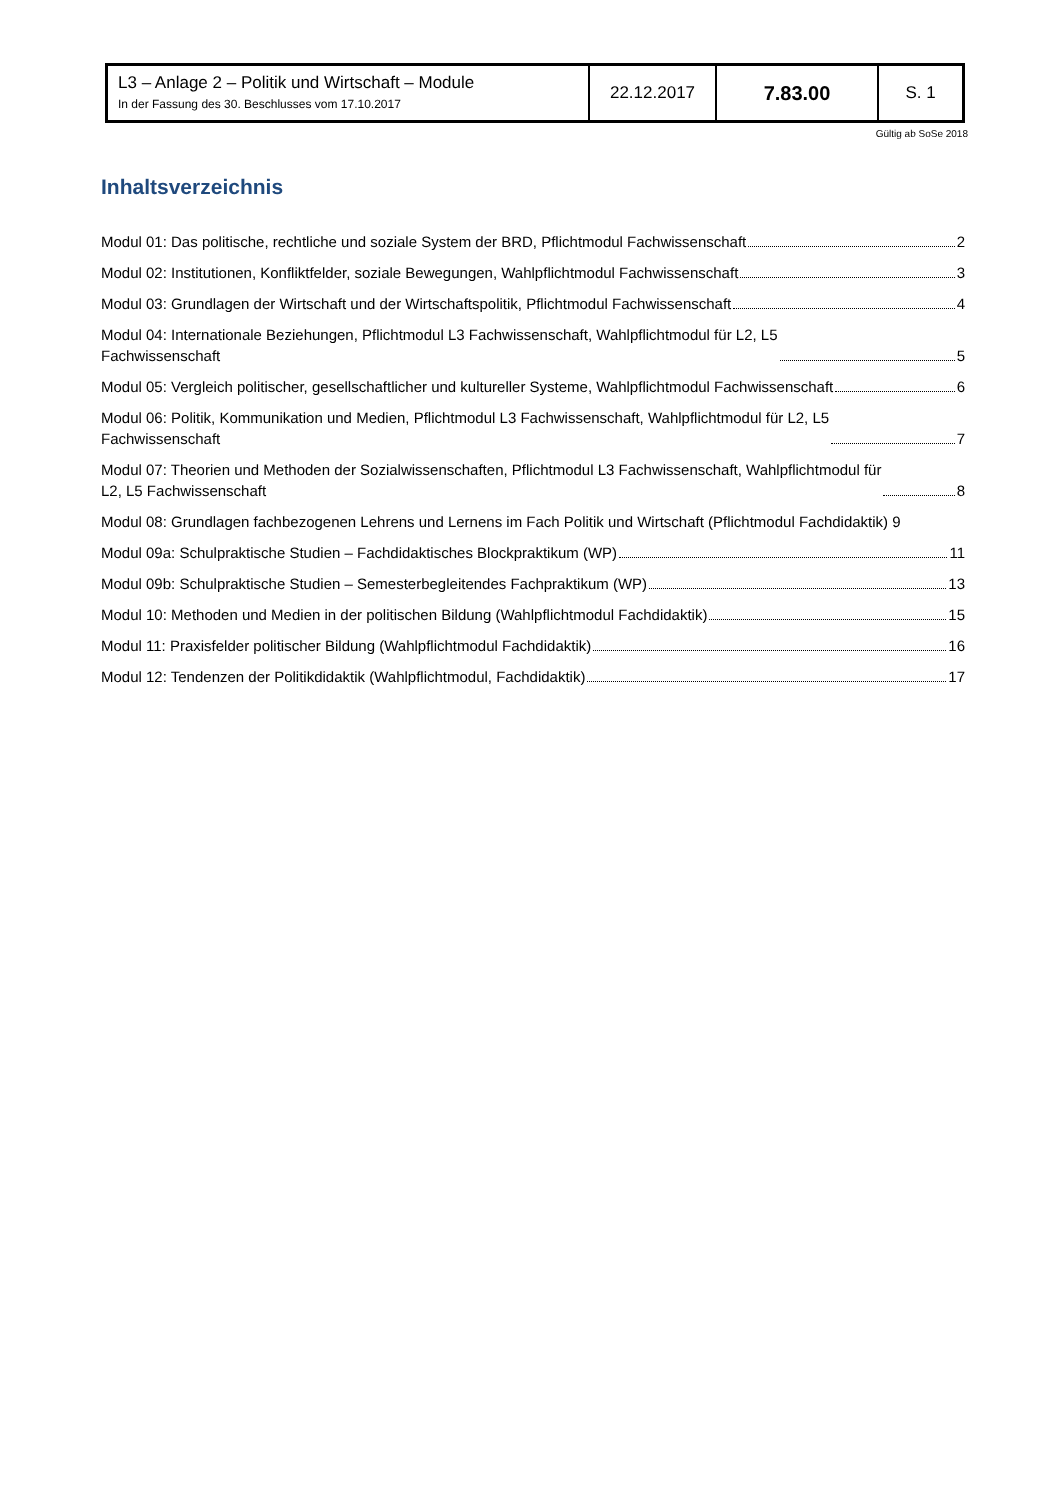| L3 – Anlage 2 – Politik und Wirtschaft – Module In der Fassung des 30. Beschlusses vom 17.10.2017 | 22.12.2017 | 7.83.00 | S. 1 |
Gültig ab SoSe 2018
Inhaltsverzeichnis
Modul 01: Das politische, rechtliche und soziale System der BRD, Pflichtmodul Fachwissenschaft 2
Modul 02: Institutionen, Konfliktfelder, soziale Bewegungen, Wahlpflichtmodul Fachwissenschaft 3
Modul 03: Grundlagen der Wirtschaft und der Wirtschaftspolitik, Pflichtmodul Fachwissenschaft 4
Modul 04: Internationale Beziehungen, Pflichtmodul L3 Fachwissenschaft, Wahlpflichtmodul für L2, L5
Fachwissenschaft 5
Modul 05: Vergleich politischer, gesellschaftlicher und kultureller Systeme, Wahlpflichtmodul Fachwissenschaft 6
Modul 06: Politik, Kommunikation und Medien, Pflichtmodul L3 Fachwissenschaft, Wahlpflichtmodul für L2, L5
Fachwissenschaft 7
Modul 07: Theorien und Methoden der Sozialwissenschaften, Pflichtmodul L3 Fachwissenschaft, Wahlpflichtmodul für
L2, L5 Fachwissenschaft 8
Modul 08: Grundlagen fachbezogenen Lehrens und Lernens im Fach Politik und Wirtschaft (Pflichtmodul Fachdidaktik) 9
Modul 09a: Schulpraktische Studien – Fachdidaktisches Blockpraktikum (WP) 11
Modul 09b: Schulpraktische Studien – Semesterbegleitendes Fachpraktikum (WP) 13
Modul 10: Methoden und Medien in der politischen Bildung (Wahlpflichtmodul Fachdidaktik) 15
Modul 11: Praxisfelder politischer Bildung (Wahlpflichtmodul Fachdidaktik) 16
Modul 12: Tendenzen der Politikdidaktik (Wahlpflichtmodul, Fachdidaktik) 17